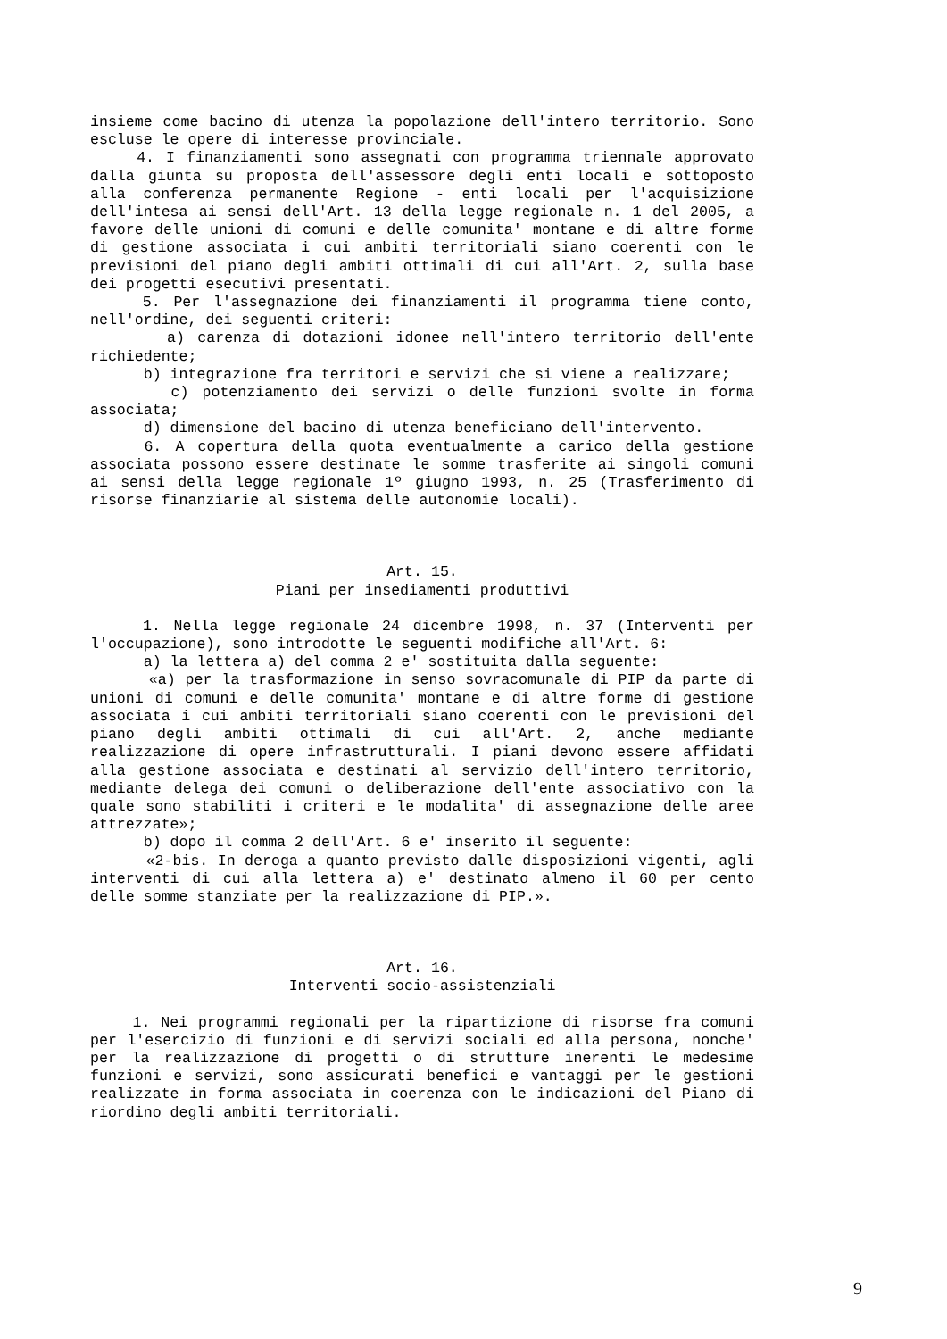insieme come bacino di utenza la popolazione dell'intero territorio. Sono escluse le opere di interesse provinciale.
4. I finanziamenti sono assegnati con programma triennale approvato dalla giunta su proposta dell'assessore degli enti locali e sottoposto alla conferenza permanente Regione - enti locali per l'acquisizione dell'intesa ai sensi dell'Art. 13 della legge regionale n. 1 del 2005, a favore delle unioni di comuni e delle comunita' montane e di altre forme di gestione associata i cui ambiti territoriali siano coerenti con le previsioni del piano degli ambiti ottimali di cui all'Art. 2, sulla base dei progetti esecutivi presentati.
5. Per l'assegnazione dei finanziamenti il programma tiene conto, nell'ordine, dei seguenti criteri:
a) carenza di dotazioni idonee nell'intero territorio dell'ente richiedente;
b) integrazione fra territori e servizi che si viene a realizzare;
c) potenziamento dei servizi o delle funzioni svolte in forma associata;
d) dimensione del bacino di utenza beneficiano dell'intervento.
6. A copertura della quota eventualmente a carico della gestione associata possono essere destinate le somme trasferite ai singoli comuni ai sensi della legge regionale 1º giugno 1993, n. 25 (Trasferimento di risorse finanziarie al sistema delle autonomie locali).
Art. 15.
Piani per insediamenti produttivi
1. Nella legge regionale 24 dicembre 1998, n. 37 (Interventi per l'occupazione), sono introdotte le seguenti modifiche all'Art. 6:
a) la lettera a) del comma 2 e' sostituita dalla seguente:
«a) per la trasformazione in senso sovracomunale di PIP da parte di unioni di comuni e delle comunita' montane e di altre forme di gestione associata i cui ambiti territoriali siano coerenti con le previsioni del piano degli ambiti ottimali di cui all'Art. 2, anche mediante realizzazione di opere infrastrutturali. I piani devono essere affidati alla gestione associata e destinati al servizio dell'intero territorio, mediante delega dei comuni o deliberazione dell'ente associativo con la quale sono stabiliti i criteri e le modalita' di assegnazione delle aree attrezzate»;
b) dopo il comma 2 dell'Art. 6 e' inserito il seguente:
«2-bis. In deroga a quanto previsto dalle disposizioni vigenti, agli interventi di cui alla lettera a) e' destinato almeno il 60 per cento delle somme stanziate per la realizzazione di PIP.».
Art. 16.
Interventi socio-assistenziali
1. Nei programmi regionali per la ripartizione di risorse fra comuni per l'esercizio di funzioni e di servizi sociali ed alla persona, nonche' per la realizzazione di progetti o di strutture inerenti le medesime funzioni e servizi, sono assicurati benefici e vantaggi per le gestioni realizzate in forma associata in coerenza con le indicazioni del Piano di riordino degli ambiti territoriali.
9